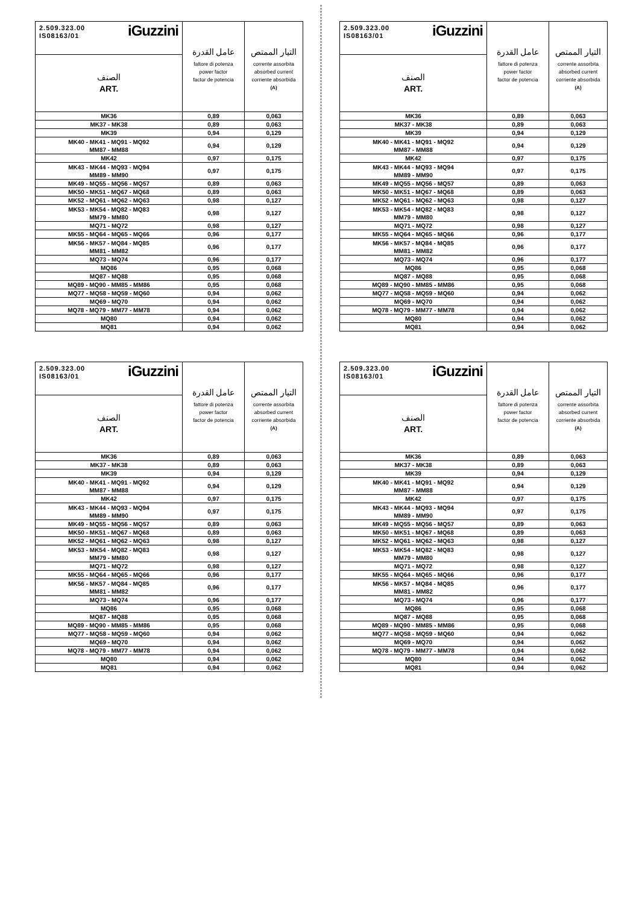| 2.509.323.00 IS08163/01 iGuzzini | عامل القدرة fattore di potenza power factor factor de potencia | التيار الممتص corrente assorbita absorbed current corriente absorbida (A) |
| الصنف ART. | | |
| MK36 | 0,89 | 0,063 |
| MK37 - MK38 | 0,89 | 0,063 |
| MK39 | 0,94 | 0,129 |
| MK40 - MK41 - MQ91 - MQ92 MM87 - MM88 | 0,94 | 0,129 |
| MK42 | 0,97 | 0,175 |
| MK43 - MK44 - MQ93 - MQ94 MM89 - MM90 | 0,97 | 0,175 |
| MK49 - MQ55 - MQ56 - MQ57 | 0,89 | 0,063 |
| MK50 - MK51 - MQ67 - MQ68 | 0,89 | 0,063 |
| MK52 - MQ61 - MQ62 - MQ63 | 0,98 | 0,127 |
| MK53 - MK54 - MQ82 - MQ83 MM79 - MM80 | 0,98 | 0,127 |
| MQ71 - MQ72 | 0,98 | 0,127 |
| MK55 - MQ64 - MQ65 - MQ66 | 0,96 | 0,177 |
| MK56 - MK57 - MQ84 - MQ85 MM81 - MM82 | 0,96 | 0,177 |
| MQ73 - MQ74 | 0,96 | 0,177 |
| MQ86 | 0,95 | 0,068 |
| MQ87 - MQ88 | 0,95 | 0,068 |
| MQ89 - MQ90 - MM85 - MM86 | 0,95 | 0,068 |
| MQ77 - MQ58 - MQ59 - MQ60 | 0,94 | 0,062 |
| MQ69 - MQ70 | 0,94 | 0,062 |
| MQ78 - MQ79 - MM77 - MM78 | 0,94 | 0,062 |
| MQ80 | 0,94 | 0,062 |
| MQ81 | 0,94 | 0,062 |
| 2.509.323.00 IS08163/01 iGuzzini | عامل القدرة fattore di potenza power factor factor de potencia | التيار الممتص corrente assorbita absorbed current corriente absorbida (A) |
| الصنف ART. | | |
| MK36 | 0,89 | 0,063 |
| MK37 - MK38 | 0,89 | 0,063 |
| MK39 | 0,94 | 0,129 |
| MK40 - MK41 - MQ91 - MQ92 MM87 - MM88 | 0,94 | 0,129 |
| MK42 | 0,97 | 0,175 |
| MK43 - MK44 - MQ93 - MQ94 MM89 - MM90 | 0,97 | 0,175 |
| MK49 - MQ55 - MQ56 - MQ57 | 0,89 | 0,063 |
| MK50 - MK51 - MQ67 - MQ68 | 0,89 | 0,063 |
| MK52 - MQ61 - MQ62 - MQ63 | 0,98 | 0,127 |
| MK53 - MK54 - MQ82 - MQ83 MM79 - MM80 | 0,98 | 0,127 |
| MQ71 - MQ72 | 0,98 | 0,127 |
| MK55 - MQ64 - MQ65 - MQ66 | 0,96 | 0,177 |
| MK56 - MK57 - MQ84 - MQ85 MM81 - MM82 | 0,96 | 0,177 |
| MQ73 - MQ74 | 0,96 | 0,177 |
| MQ86 | 0,95 | 0,068 |
| MQ87 - MQ88 | 0,95 | 0,068 |
| MQ89 - MQ90 - MM85 - MM86 | 0,95 | 0,068 |
| MQ77 - MQ58 - MQ59 - MQ60 | 0,94 | 0,062 |
| MQ69 - MQ70 | 0,94 | 0,062 |
| MQ78 - MQ79 - MM77 - MM78 | 0,94 | 0,062 |
| MQ80 | 0,94 | 0,062 |
| MQ81 | 0,94 | 0,062 |
| 2.509.323.00 IS08163/01 iGuzzini | عامل القدرة fattore di potenza power factor factor de potencia | التيار الممتص corrente assorbita absorbed current corriente absorbida (A) |
| الصنف ART. | | |
| MK36 | 0,89 | 0,063 |
| MK37 - MK38 | 0,89 | 0,063 |
| MK39 | 0,94 | 0,129 |
| MK40 - MK41 - MQ91 - MQ92 MM87 - MM88 | 0,94 | 0,129 |
| MK42 | 0,97 | 0,175 |
| MK43 - MK44 - MQ93 - MQ94 MM89 - MM90 | 0,97 | 0,175 |
| MK49 - MQ55 - MQ56 - MQ57 | 0,89 | 0,063 |
| MK50 - MK51 - MQ67 - MQ68 | 0,89 | 0,063 |
| MK52 - MQ61 - MQ62 - MQ63 | 0,98 | 0,127 |
| MK53 - MK54 - MQ82 - MQ83 MM79 - MM80 | 0,98 | 0,127 |
| MQ71 - MQ72 | 0,98 | 0,127 |
| MK55 - MQ64 - MQ65 - MQ66 | 0,96 | 0,177 |
| MK56 - MK57 - MQ84 - MQ85 MM81 - MM82 | 0,96 | 0,177 |
| MQ73 - MQ74 | 0,96 | 0,177 |
| MQ86 | 0,95 | 0,068 |
| MQ87 - MQ88 | 0,95 | 0,068 |
| MQ89 - MQ90 - MM85 - MM86 | 0,95 | 0,068 |
| MQ77 - MQ58 - MQ59 - MQ60 | 0,94 | 0,062 |
| MQ69 - MQ70 | 0,94 | 0,062 |
| MQ78 - MQ79 - MM77 - MM78 | 0,94 | 0,062 |
| MQ80 | 0,94 | 0,062 |
| MQ81 | 0,94 | 0,062 |
| 2.509.323.00 IS08163/01 iGuzzini | عامل القدرة fattore di potenza power factor factor de potencia | التيار الممتص corrente assorbita absorbed current corriente absorbida (A) |
| الصنف ART. | | |
| MK36 | 0,89 | 0,063 |
| MK37 - MK38 | 0,89 | 0,063 |
| MK39 | 0,94 | 0,129 |
| MK40 - MK41 - MQ91 - MQ92 MM87 - MM88 | 0,94 | 0,129 |
| MK42 | 0,97 | 0,175 |
| MK43 - MK44 - MQ93 - MQ94 MM89 - MM90 | 0,97 | 0,175 |
| MK49 - MQ55 - MQ56 - MQ57 | 0,89 | 0,063 |
| MK50 - MK51 - MQ67 - MQ68 | 0,89 | 0,063 |
| MK52 - MQ61 - MQ62 - MQ63 | 0,98 | 0,127 |
| MK53 - MK54 - MQ82 - MQ83 MM79 - MM80 | 0,98 | 0,127 |
| MQ71 - MQ72 | 0,98 | 0,127 |
| MK55 - MQ64 - MQ65 - MQ66 | 0,96 | 0,177 |
| MK56 - MK57 - MQ84 - MQ85 MM81 - MM82 | 0,96 | 0,177 |
| MQ73 - MQ74 | 0,96 | 0,177 |
| MQ86 | 0,95 | 0,068 |
| MQ87 - MQ88 | 0,95 | 0,068 |
| MQ89 - MQ90 - MM85 - MM86 | 0,95 | 0,068 |
| MQ77 - MQ58 - MQ59 - MQ60 | 0,94 | 0,062 |
| MQ69 - MQ70 | 0,94 | 0,062 |
| MQ78 - MQ79 - MM77 - MM78 | 0,94 | 0,062 |
| MQ80 | 0,94 | 0,062 |
| MQ81 | 0,94 | 0,062 |